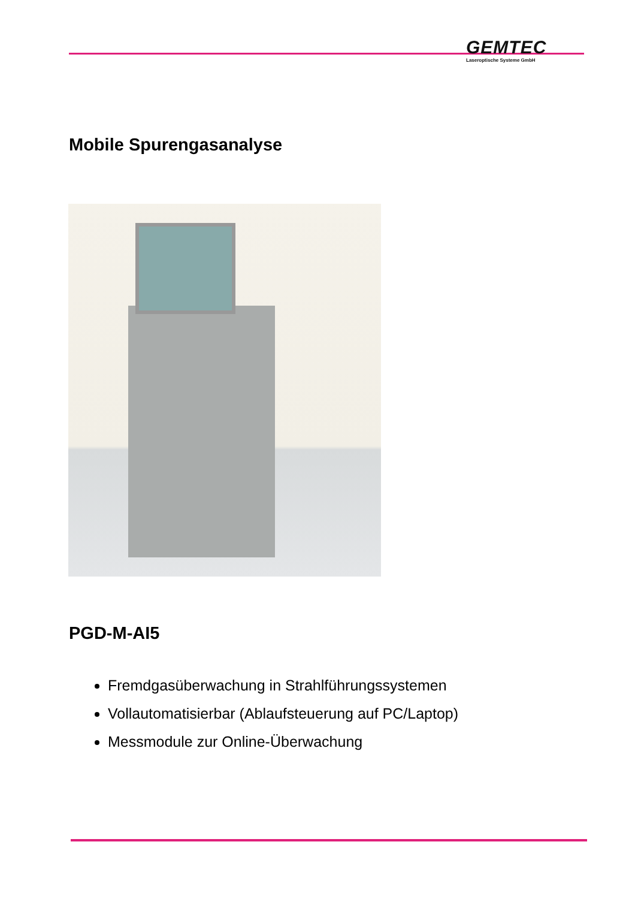GEMTEC
Laseroptische Systeme GmbH
Mobile Spurengasanalyse
PGD-M-AI5
Fremdgasüberwachung in Strahlführungssystemen
Vollautomatisierbar (Ablaufsteuerung auf PC/Laptop)
Messmodule zur Online-Überwachung